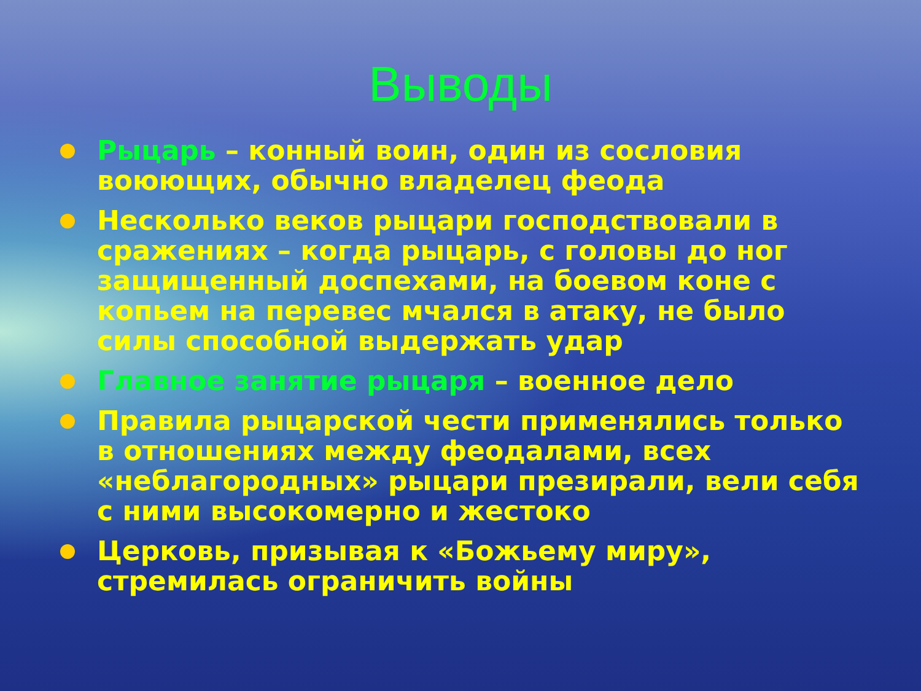Выводы
Рыцарь – конный воин, один из сословия воюющих, обычно владелец феода
Несколько веков рыцари господствовали в сражениях – когда рыцарь, с головы до ног защищенный доспехами, на боевом коне с копьем на перевес мчался в атаку, не было силы способной выдержать удар
Главное занятие рыцаря – военное дело
Правила рыцарской чести применялись только в отношениях между феодалами, всех «неблагородных» рыцари презирали, вели себя с ними высокомерно и жестоко
Церковь, призывая к «Божьему миру», стремилась ограничить войны